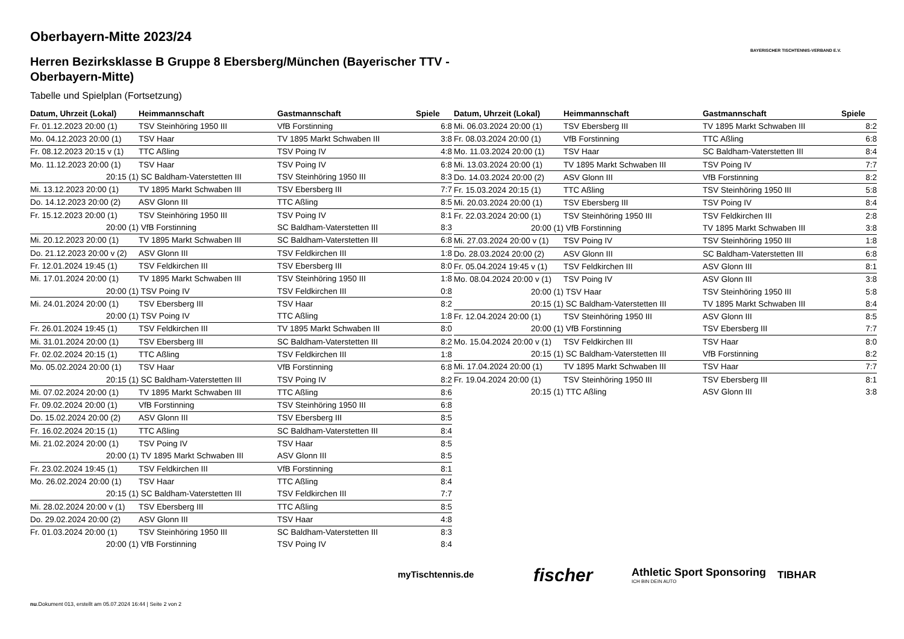Oberbayern-Mitte 2023/24
Herren Bezirksklasse B Gruppe 8 Ebersberg/München (Bayerischer TTV - Oberbayern-Mitte)
Tabelle und Spielplan (Fortsetzung)
BAYERISCHER TISCHTENNIS-VERBAND E.V.
| Datum, Uhrzeit (Lokal) | Heimmannschaft | Gastmannschaft | Spiele |
| --- | --- | --- | --- |
| Fr. 01.12.2023 20:00 (1) | TSV Steinhöring 1950 III | VfB Forstinning | 6:8 |
| Mo. 04.12.2023 20:00 (1) | TSV Haar | TV 1895 Markt Schwaben III | 3:8 |
| Fr. 08.12.2023 20:15 v (1) | TTC Aßling | TSV Poing IV | 4:8 |
| Mo. 11.12.2023 20:00 (1) | TSV Haar | TSV Poing IV | 6:8 |
| 20:15 (1) | SC Baldham-Vaterstetten III | TSV Steinhöring 1950 III | 8:3 |
| Mi. 13.12.2023 20:00 (1) | TV 1895 Markt Schwaben III | TSV Ebersberg III | 7:7 |
| Do. 14.12.2023 20:00 (2) | ASV Glonn III | TTC Aßling | 8:5 |
| Fr. 15.12.2023 20:00 (1) | TSV Steinhöring 1950 III | TSV Poing IV | 8:1 |
| 20:00 (1) | VfB Forstinning | SC Baldham-Vaterstetten III | 8:3 |
| Mi. 20.12.2023 20:00 (1) | TV 1895 Markt Schwaben III | SC Baldham-Vaterstetten III | 6:8 |
| Do. 21.12.2023 20:00 v (2) | ASV Glonn III | TSV Feldkirchen III | 1:8 |
| Fr. 12.01.2024 19:45 (1) | TSV Feldkirchen III | TSV Ebersberg III | 8:0 |
| Mi. 17.01.2024 20:00 (1) | TV 1895 Markt Schwaben III | TSV Steinhöring 1950 III | 1:8 |
| 20:00 (1) | TSV Poing IV | TSV Feldkirchen III | 0:8 |
| Mi. 24.01.2024 20:00 (1) | TSV Ebersberg III | TSV Haar | 8:2 |
| 20:00 (1) | TSV Poing IV | TTC Aßling | 1:8 |
| Fr. 26.01.2024 19:45 (1) | TSV Feldkirchen III | TV 1895 Markt Schwaben III | 8:0 |
| Mi. 31.01.2024 20:00 (1) | TSV Ebersberg III | SC Baldham-Vaterstetten III | 8:2 |
| Fr. 02.02.2024 20:15 (1) | TTC Aßling | TSV Feldkirchen III | 1:8 |
| Mo. 05.02.2024 20:00 (1) | TSV Haar | VfB Forstinning | 6:8 |
| 20:15 (1) | SC Baldham-Vaterstetten III | TSV Poing IV | 8:2 |
| Mi. 07.02.2024 20:00 (1) | TV 1895 Markt Schwaben III | TTC Aßling | 8:6 |
| Fr. 09.02.2024 20:00 (1) | VfB Forstinning | TSV Steinhöring 1950 III | 6:8 |
| Do. 15.02.2024 20:00 (2) | ASV Glonn III | TSV Ebersberg III | 8:5 |
| Fr. 16.02.2024 20:15 (1) | TTC Aßling | SC Baldham-Vaterstetten III | 8:4 |
| Mi. 21.02.2024 20:00 (1) | TSV Poing IV | TSV Haar | 8:5 |
| 20:00 (1) | TV 1895 Markt Schwaben III | ASV Glonn III | 8:5 |
| Fr. 23.02.2024 19:45 (1) | TSV Feldkirchen III | VfB Forstinning | 8:1 |
| Mo. 26.02.2024 20:00 (1) | TSV Haar | TTC Aßling | 8:4 |
| 20:15 (1) | SC Baldham-Vaterstetten III | TSV Feldkirchen III | 7:7 |
| Mi. 28.02.2024 20:00 v (1) | TSV Ebersberg III | TTC Aßling | 8:5 |
| Do. 29.02.2024 20:00 (2) | ASV Glonn III | TSV Haar | 4:8 |
| Fr. 01.03.2024 20:00 (1) | TSV Steinhöring 1950 III | SC Baldham-Vaterstetten III | 8:3 |
| 20:00 (1) | VfB Forstinning | TSV Poing IV | 8:4 |
| Datum, Uhrzeit (Lokal) | Heimmannschaft | Gastmannschaft | Spiele |
| --- | --- | --- | --- |
| Mi. 06.03.2024 20:00 (1) | TSV Ebersberg III | TV 1895 Markt Schwaben III | 8:2 |
| Fr. 08.03.2024 20:00 (1) | VfB Forstinning | TTC Aßling | 6:8 |
| Mo. 11.03.2024 20:00 (1) | TSV Haar | SC Baldham-Vaterstetten III | 8:4 |
| Mi. 13.03.2024 20:00 (1) | TV 1895 Markt Schwaben III | TSV Poing IV | 7:7 |
| Do. 14.03.2024 20:00 (2) | ASV Glonn III | VfB Forstinning | 8:2 |
| Fr. 15.03.2024 20:15 (1) | TTC Aßling | TSV Steinhöring 1950 III | 5:8 |
| Mi. 20.03.2024 20:00 (1) | TSV Ebersberg III | TSV Poing IV | 8:4 |
| Fr. 22.03.2024 20:00 (1) | TSV Steinhöring 1950 III | TSV Feldkirchen III | 2:8 |
| 20:00 (1) | VfB Forstinning | TV 1895 Markt Schwaben III | 3:8 |
| Mi. 27.03.2024 20:00 v (1) | TSV Poing IV | TSV Steinhöring 1950 III | 1:8 |
| Do. 28.03.2024 20:00 (2) | ASV Glonn III | SC Baldham-Vaterstetten III | 6:8 |
| Fr. 05.04.2024 19:45 v (1) | TSV Feldkirchen III | ASV Glonn III | 8:1 |
| Mo. 08.04.2024 20:00 v (1) | TSV Poing IV | ASV Glonn III | 3:8 |
| 20:00 (1) | TSV Haar | TSV Steinhöring 1950 III | 5:8 |
| 20:15 (1) | SC Baldham-Vaterstetten III | TV 1895 Markt Schwaben III | 8:4 |
| Fr. 12.04.2024 20:00 (1) | TSV Steinhöring 1950 III | ASV Glonn III | 8:5 |
| 20:00 (1) | VfB Forstinning | TSV Ebersberg III | 7:7 |
| Mo. 15.04.2024 20:00 v (1) | TSV Feldkirchen III | TSV Haar | 8:0 |
| 20:15 (1) | SC Baldham-Vaterstetten III | VfB Forstinning | 8:2 |
| Mi. 17.04.2024 20:00 (1) | TV 1895 Markt Schwaben III | TSV Haar | 7:7 |
| Fr. 19.04.2024 20:00 (1) | TSV Steinhöring 1950 III | TSV Ebersberg III | 8:1 |
| 20:15 (1) | TTC Aßling | ASV Glonn III | 3:8 |
myTischtennis.de fischer
Athletic Sport Sponsoring
ICH BIN DEIN AUTO
TIBHAR
nu.Dokument 013, erstellt am 05.07.2024 16:44 | Seite 2 von 2